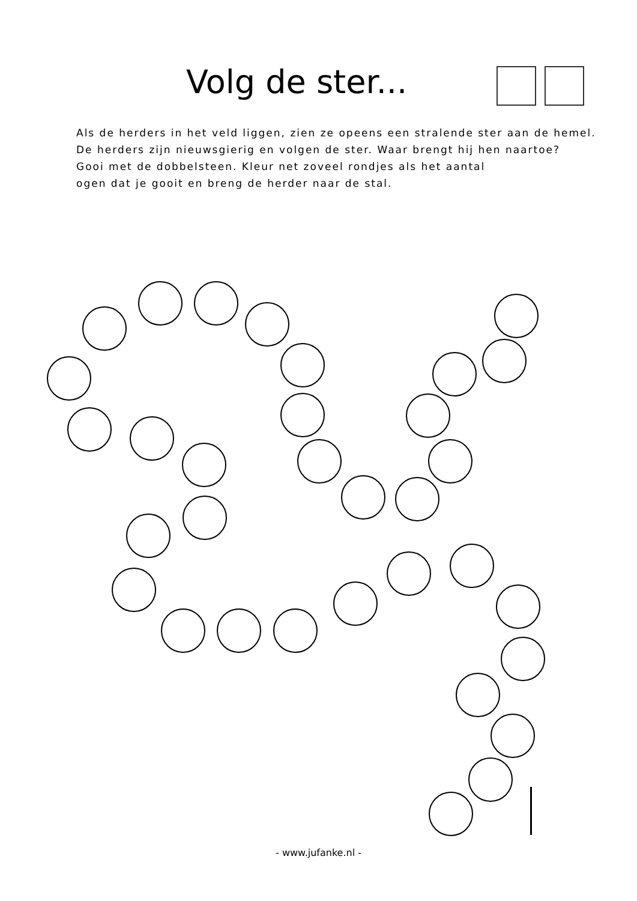Volg de ster...
Als de herders in het veld liggen, zien ze opeens een stralende ster aan de hemel.
De herders zijn nieuwsgierig en volgen de ster. Waar brengt hij hen naartoe?
Gooi met de dobbelsteen. Kleur net zoveel rondjes als het aantal
ogen dat je gooit en breng de herder naar de stal.
- www.jufanke.nl -